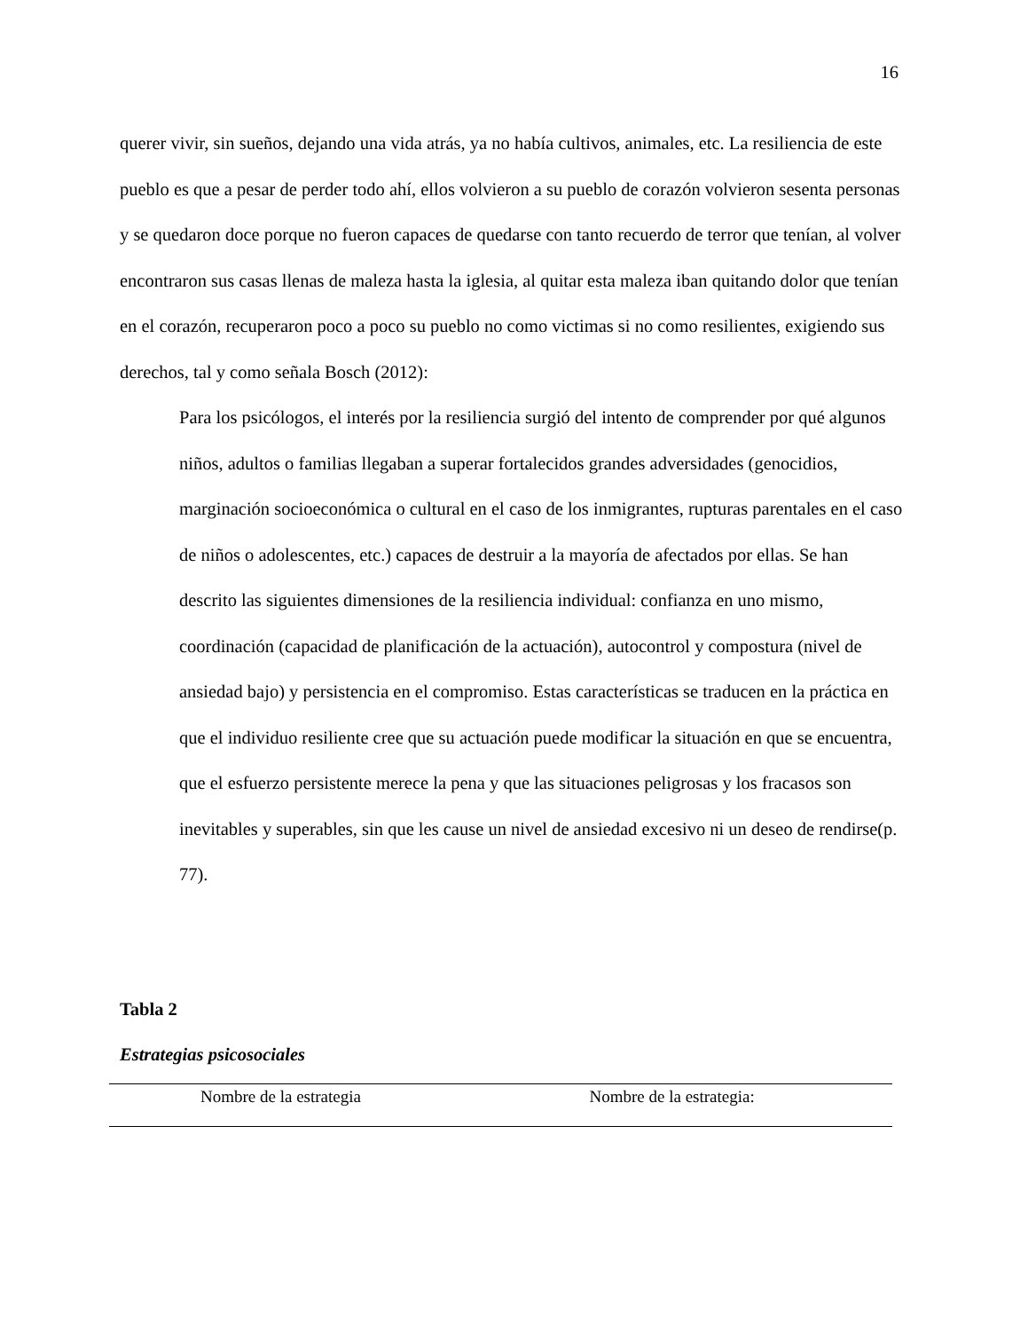16
querer vivir, sin sueños, dejando una vida atrás, ya no había cultivos, animales, etc. La resiliencia de este pueblo es que a pesar de perder todo ahí, ellos volvieron a su pueblo de corazón volvieron sesenta personas y se quedaron doce porque no fueron capaces de quedarse con tanto recuerdo de terror que tenían, al volver encontraron sus casas llenas de maleza hasta la iglesia, al quitar esta maleza iban quitando dolor que tenían en el corazón, recuperaron poco a poco su pueblo no como victimas si no como resilientes, exigiendo sus derechos, tal y como señala Bosch (2012):
Para los psicólogos, el interés por la resiliencia surgió del intento de comprender por qué algunos niños, adultos o familias llegaban a superar fortalecidos grandes adversidades (genocidios, marginación socioeconómica o cultural en el caso de los inmigrantes, rupturas parentales en el caso de niños o adolescentes, etc.) capaces de destruir a la mayoría de afectados por ellas. Se han descrito las siguientes dimensiones de la resiliencia individual: confianza en uno mismo, coordinación (capacidad de planificación de la actuación), autocontrol y compostura (nivel de ansiedad bajo) y persistencia en el compromiso. Estas características se traducen en la práctica en que el individuo resiliente cree que su actuación puede modificar la situación en que se encuentra, que el esfuerzo persistente merece la pena y que las situaciones peligrosas y los fracasos son inevitables y superables, sin que les cause un nivel de ansiedad excesivo ni un deseo de rendirse(p. 77).
Tabla 2
Estrategias psicosociales
| Nombre de la estrategia | Nombre de la estrategia: |